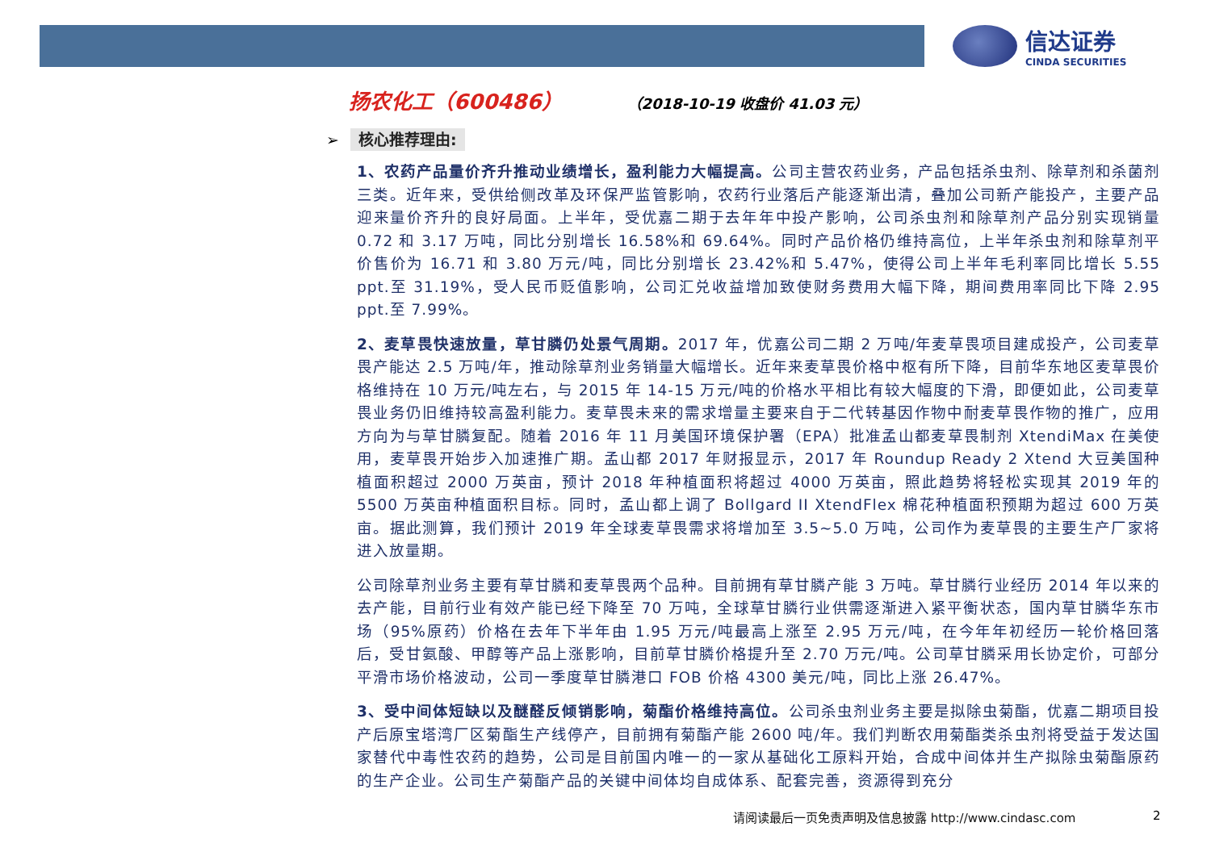信达证券
CINDA SECURITIES
扬农化工（600486）
（2018-10-19 收盘价 41.03 元）
➢ 核心推荐理由:
1、农药产品量价齐升推动业绩增长，盈利能力大幅提高。公司主营农药业务，产品包括杀虫剂、除草剂和杀菌剂三类。近年来，受供给侧改革及环保严监管影响，农药行业落后产能逐渐出清，叠加公司新产能投产，主要产品迎来量价齐升的良好局面。上半年，受优嘉二期于去年年中投产影响，公司杀虫剂和除草剂产品分别实现销量 0.72 和 3.17 万吨，同比分别增长 16.58%和 69.64%。同时产品价格仍维持高位，上半年杀虫剂和除草剂平价售价为 16.71 和 3.80 万元/吨，同比分别增长 23.42%和 5.47%，使得公司上半年毛利率同比增长 5.55 ppt.至 31.19%，受人民币贬值影响，公司汇兑收益增加致使财务费用大幅下降，期间费用率同比下降 2.95 ppt.至 7.99%。
2、麦草畏快速放量，草甘膦仍处景气周期。2017 年，优嘉公司二期 2 万吨/年麦草畏项目建成投产，公司麦草畏产能达 2.5 万吨/年，推动除草剂业务销量大幅增长。近年来麦草畏价格中枢有所下降，目前华东地区麦草畏价格维持在 10 万元/吨左右，与 2015 年 14-15 万元/吨的价格水平相比有较大幅度的下滑，即便如此，公司麦草畏业务仍旧维持较高盈利能力。麦草畏未来的需求增量主要来自于二代转基因作物中耐麦草畏作物的推广，应用方向为与草甘膦复配。随着 2016 年 11 月美国环境保护署（EPA）批准孟山都麦草畏制剂 XtendiMax 在美使用，麦草畏开始步入加速推广期。孟山都 2017 年财报显示，2017 年 Roundup Ready 2 Xtend 大豆美国种植面积超过 2000 万英亩，预计 2018 年种植面积将超过 4000 万英亩，照此趋势将轻松实现其 2019 年的 5500 万英亩种植面积目标。同时，孟山都上调了 Bollgard II XtendFlex 棉花种植面积预期为超过 600 万英亩。据此测算，我们预计 2019 年全球麦草畏需求将增加至 3.5~5.0 万吨，公司作为麦草畏的主要生产厂家将进入放量期。
公司除草剂业务主要有草甘膦和麦草畏两个品种。目前拥有草甘膦产能 3 万吨。草甘膦行业经历 2014 年以来的去产能，目前行业有效产能已经下降至 70 万吨，全球草甘膦行业供需逐渐进入紧平衡状态，国内草甘膦华东市场（95%原药）价格在去年下半年由 1.95 万元/吨最高上涨至 2.95 万元/吨，在今年年初经历一轮价格回落后，受甘氨酸、甲醇等产品上涨影响，目前草甘膦价格提升至 2.70 万元/吨。公司草甘膦采用长协定价，可部分平滑市场价格波动，公司一季度草甘膦港口 FOB 价格 4300 美元/吨，同比上涨 26.47%。
3、受中间体短缺以及醚醛反倾销影响，菊酯价格维持高位。公司杀虫剂业务主要是拟除虫菊酯，优嘉二期项目投产后原宝塔湾厂区菊酯生产线停产，目前拥有菊酯产能 2600 吨/年。我们判断农用菊酯类杀虫剂将受益于发达国家替代中毒性农药的趋势，公司是目前国内唯一的一家从基础化工原料开始，合成中间体并生产拟除虫菊酯原药的生产企业。公司生产菊酯产品的关键中间体均自成体系、配套完善，资源得到充分
请阅读最后一页免责声明及信息披露 http://www.cindasc.com
2